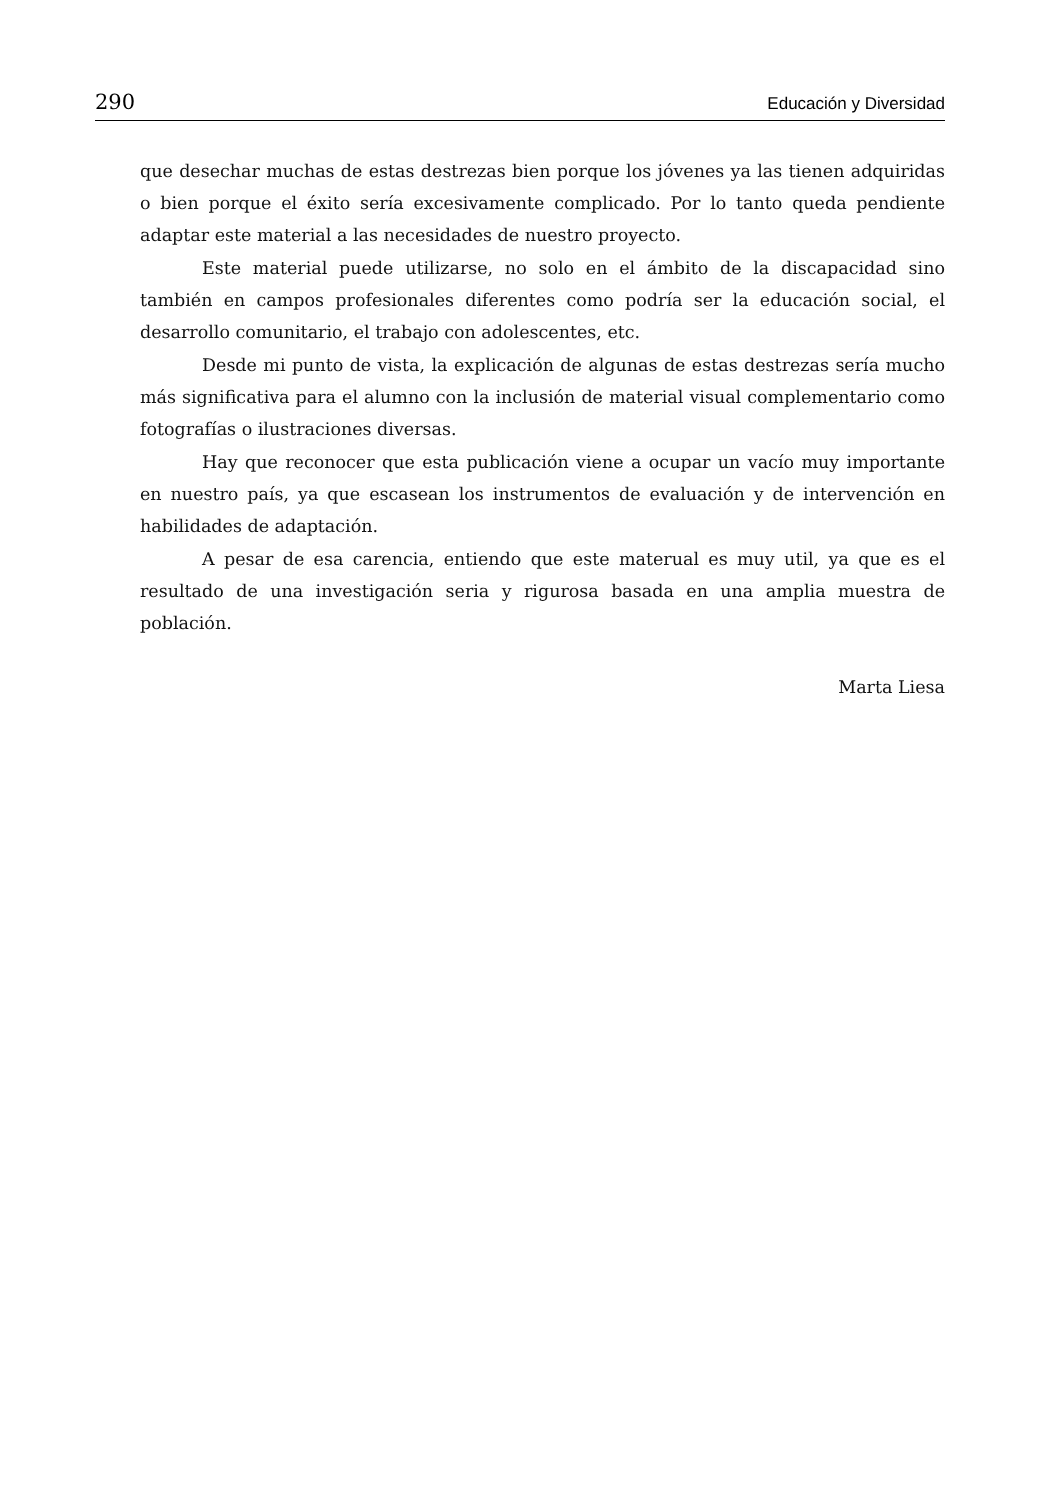290 Educación y Diversidad
que desechar muchas de estas destrezas bien porque los jóvenes ya las tienen adquiridas o bien porque el éxito sería excesivamente complicado. Por lo tanto queda pendiente adaptar este material a las necesidades de nuestro proyecto.
Este material puede utilizarse, no solo en el ámbito de la discapacidad sino también en campos profesionales diferentes como podría ser la educación social, el desarrollo comunitario, el trabajo con adolescentes, etc.
Desde mi punto de vista, la explicación de algunas de estas destrezas sería mucho más significativa para el alumno con la inclusión de material visual complementario como fotografías o ilustraciones diversas.
Hay que reconocer que esta publicación viene a ocupar un vacío muy importante en nuestro país, ya que escasean los instrumentos de evaluación y de intervención en habilidades de adaptación.
A pesar de esa carencia, entiendo que este materual es muy util, ya que es el resultado de una investigación seria y rigurosa basada en una amplia muestra de población.
Marta Liesa